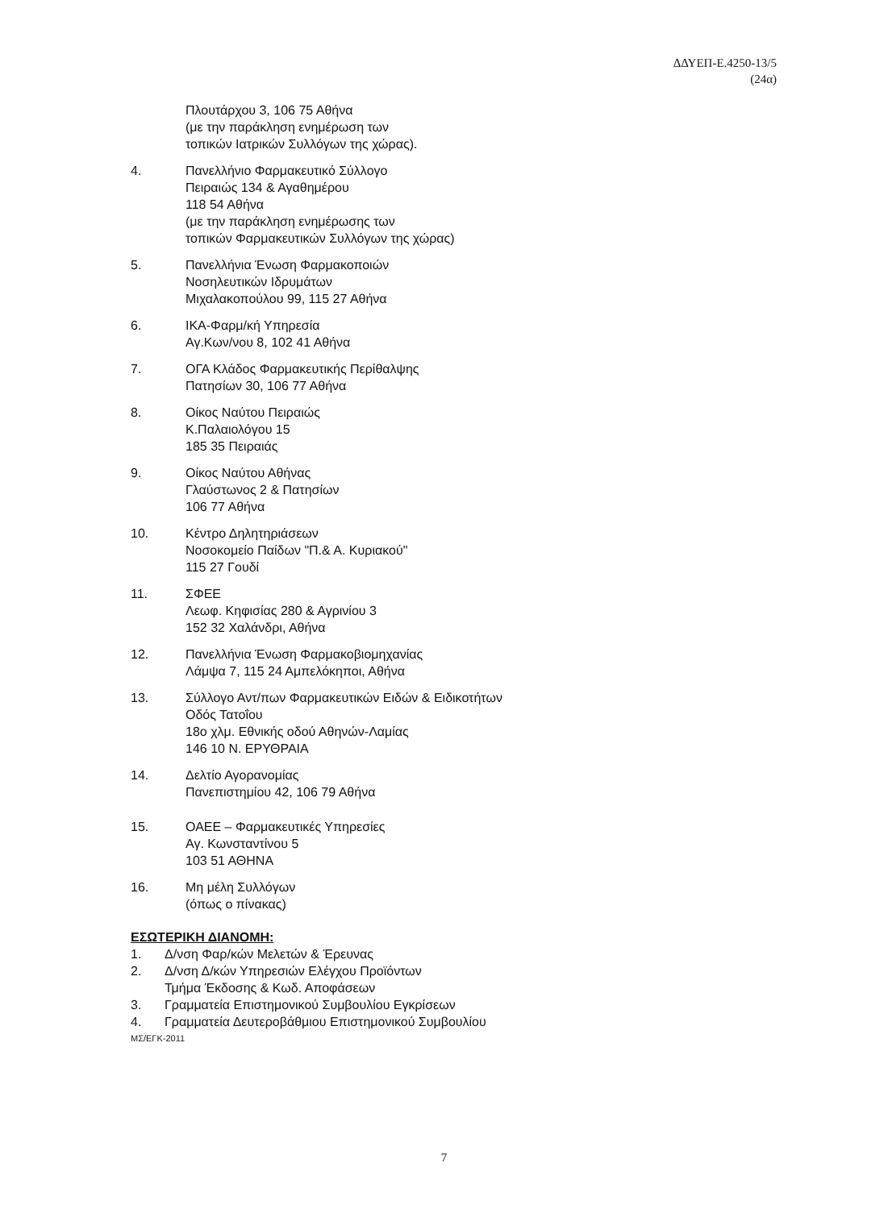ΔΔΥΕΠ-Ε.4250-13/5
(24α)
Πλουτάρχου 3, 106 75 Αθήνα
(με την παράκληση ενημέρωση των
τοπικών Ιατρικών Συλλόγων της χώρας).
4. Πανελλήνιο Φαρμακευτικό Σύλλογο
Πειραιώς 134 & Αγαθημέρου
118 54 Αθήνα
(με την παράκληση ενημέρωσης των
τοπικών Φαρμακευτικών Συλλόγων της χώρας)
5. Πανελλήνια Ένωση Φαρμακοποιών
Νοσηλευτικών Ιδρυμάτων
Μιχαλακοπούλου 99, 115 27 Αθήνα
6. ΙΚΑ-Φαρμ/κή Υπηρεσία
Αγ.Κων/νου 8, 102 41 Αθήνα
7. ΟΓΑ Κλάδος Φαρμακευτικής Περίθαλψης
Πατησίων 30, 106 77 Αθήνα
8. Οίκος Ναύτου Πειραιώς
Κ.Παλαιολόγου 15
185 35 Πειραιάς
9. Οίκος Ναύτου Αθήνας
Γλαύστωνος 2 & Πατησίων
106 77 Αθήνα
10. Κέντρο Δηλητηριάσεων
Νοσοκομείο Παίδων "Π.& Α. Κυριακού"
115 27 Γουδί
11. ΣΦΕΕ
Λεωφ. Κηφισίας 280 & Αγρινίου 3
152 32 Χαλάνδρι, Αθήνα
12. Πανελλήνια Ένωση Φαρμακοβιομηχανίας
Λάμψα 7, 115 24 Αμπελόκηποι, Αθήνα
13. Σύλλογο Αντ/πων Φαρμακευτικών Ειδών & Ειδικοτήτων
Οδός Τατοΐου
18ο χλμ. Εθνικής οδού Αθηνών-Λαμίας
146 10 Ν. ΕΡΥΘΡΑΙΑ
14. Δελτίο Αγορανομίας
Πανεπιστημίου 42, 106 79 Αθήνα
15. ΟΑΕΕ – Φαρμακευτικές Υπηρεσίες
Αγ. Κωνσταντίνου 5
103 51 ΑΘΗΝΑ
16. Μη μέλη Συλλόγων
(όπως ο πίνακας)
ΕΣΩΤΕΡΙΚΗ ΔΙΑΝΟΜΗ:
1. Δ/νση Φαρ/κών Μελετών & Έρευνας
2. Δ/νση Δ/κών Υπηρεσιών Ελέγχου Προϊόντων
Τμήμα Έκδοσης & Κωδ. Αποφάσεων
3. Γραμματεία Επιστημονικού Συμβουλίου Εγκρίσεων
4. Γραμματεία Δευτεροβάθμιου Επιστημονικού Συμβουλίου
ΜΣ/ΕΓΚ-2011
7